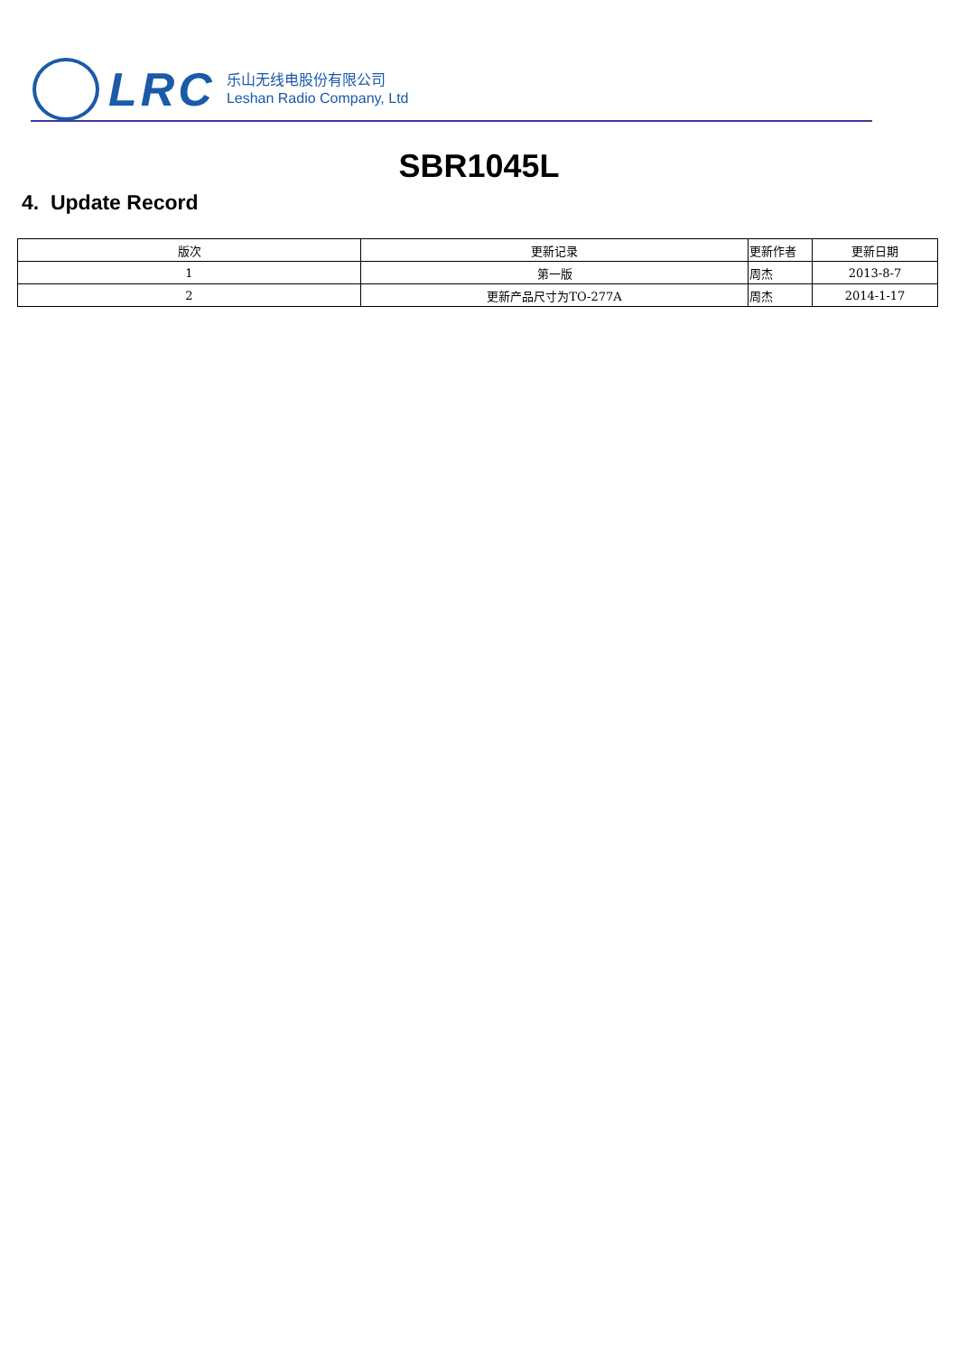LRC
乐山无线电股份有限公司
Leshan Radio Company, Ltd
SBR1045L
4. Update Record
| 版次 | 更新记录 | 更新作者 | 更新日期 |
| --- | --- | --- | --- |
| 1 | 第一版 | 周杰 | 2013-8-7 |
| 2 | 更新产品尺寸为TO-277A | 周杰 | 2014-1-17 |